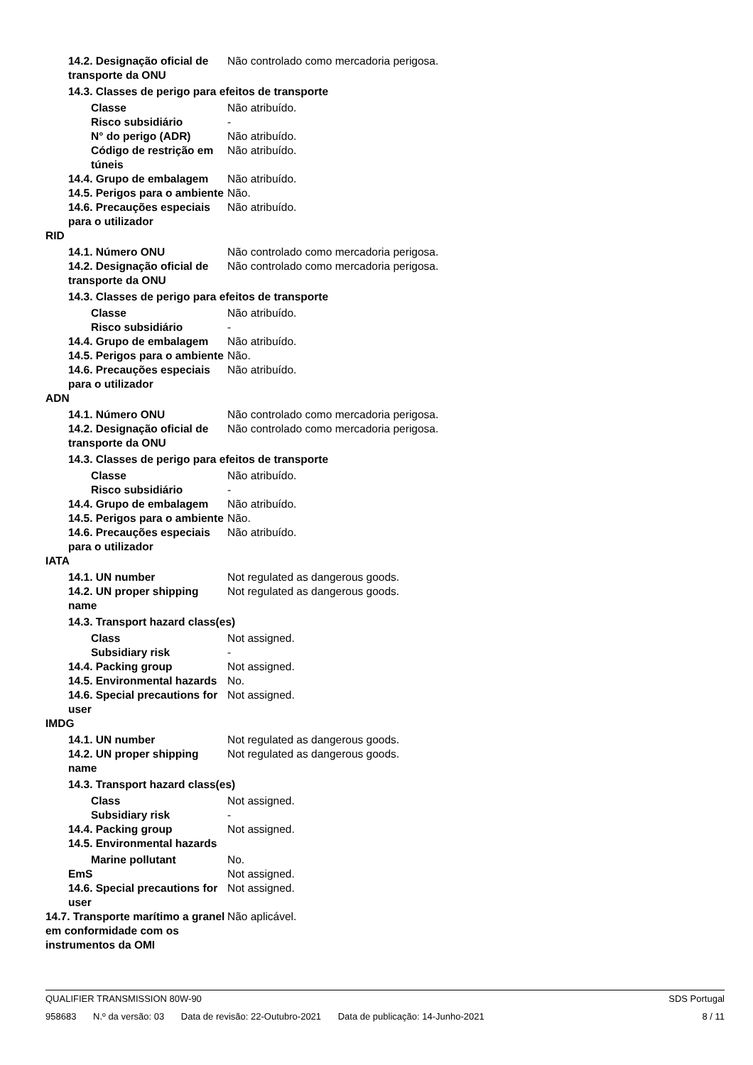14.2. Designação oficial de transporte da ONU
Não controlado como mercadoria perigosa.
14.3. Classes de perigo para efeitos de transporte
Classe Não atribuído.
Risco subsidiário -
N° do perigo (ADR) Não atribuído.
Código de restrição em túneis
Não atribuído.
14.4. Grupo de embalagem Não atribuído.
14.5. Perigos para o ambiente
Não.
14.6. Precauções especiais para o utilizador
Não atribuído.
RID
14.1. Número ONU Não controlado como mercadoria perigosa.
14.2. Designação oficial de transporte da ONU
Não controlado como mercadoria perigosa.
14.3. Classes de perigo para efeitos de transporte
Classe Não atribuído.
Risco subsidiário -
14.4. Grupo de embalagem Não atribuído.
14.5. Perigos para o ambiente
Não.
14.6. Precauções especiais para o utilizador
Não atribuído.
ADN
14.1. Número ONU Não controlado como mercadoria perigosa.
14.2. Designação oficial de transporte da ONU
Não controlado como mercadoria perigosa.
14.3. Classes de perigo para efeitos de transporte
Classe Não atribuído.
Risco subsidiário -
14.4. Grupo de embalagem Não atribuído.
14.5. Perigos para o ambiente
Não.
14.6. Precauções especiais para o utilizador
Não atribuído.
IATA
14.1. UN number Not regulated as dangerous goods.
14.2. UN proper shipping name
Not regulated as dangerous goods.
14.3. Transport hazard class(es)
Class Not assigned.
Subsidiary risk -
14.4. Packing group Not assigned.
14.5. Environmental hazards No.
14.6. Special precautions for user
Not assigned.
IMDG
14.1. UN number Not regulated as dangerous goods.
14.2. UN proper shipping name
Not regulated as dangerous goods.
14.3. Transport hazard class(es)
Class Not assigned.
Subsidiary risk -
14.4. Packing group Not assigned.
14.5. Environmental hazards
Marine pollutant No.
EmS Not assigned.
14.6. Special precautions for user
Not assigned.
14.7. Transporte marítimo a granel em conformidade com os instrumentos da OMI
Não aplicável.
QUALIFIER TRANSMISSION 80W-90 SDS Portugal
958683 N.º da versão: 03 Data de revisão: 22-Outubro-2021 Data de publicação: 14-Junho-2021
8 / 11